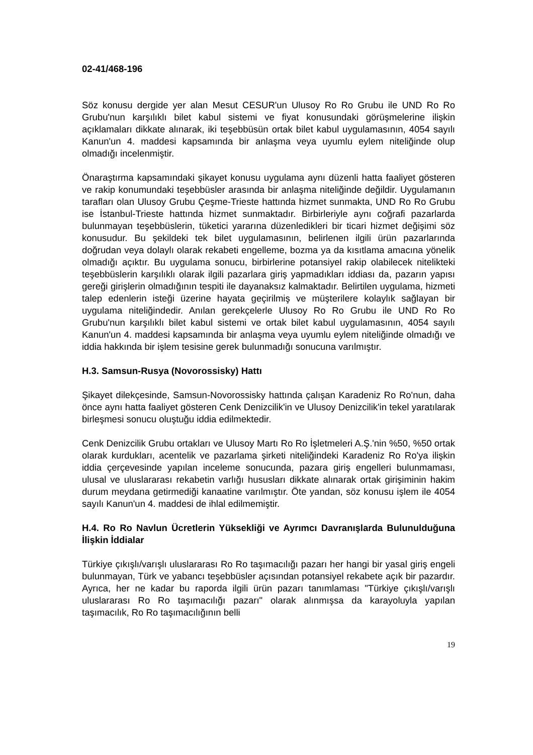02-41/468-196
Söz konusu dergide yer alan Mesut CESUR'un Ulusoy Ro Ro Grubu ile UND Ro Ro Grubu'nun karşılıklı bilet kabul sistemi ve fiyat konusundaki görüşmelerine ilişkin açıklamaları dikkate alınarak, iki teşebbüsün ortak bilet kabul uygulamasının, 4054 sayılı Kanun'un 4. maddesi kapsamında bir anlaşma veya uyumlu eylem niteliğinde olup olmadığı incelenmiştir.
Önaraştırma kapsamındaki şikayet konusu uygulama aynı düzenli hatta faaliyet gösteren ve rakip konumundaki teşebbüsler arasında bir anlaşma niteliğinde değildir. Uygulamanın tarafları olan Ulusoy Grubu Çeşme-Trieste hattında hizmet sunmakta, UND Ro Ro Grubu ise İstanbul-Trieste hattında hizmet sunmaktadır. Birbirleriyle aynı coğrafi pazarlarda bulunmayan teşebbüslerin, tüketici yararına düzenledikleri bir ticari hizmet değişimi söz konusudur. Bu şekildeki tek bilet uygulamasının, belirlenen ilgili ürün pazarlarında doğrudan veya dolaylı olarak rekabeti engelleme, bozma ya da kısıtlama amacına yönelik olmadığı açıktır. Bu uygulama sonucu, birbirlerine potansiyel rakip olabilecek nitelikteki teşebbüslerin karşılıklı olarak ilgili pazarlara giriş yapmadıkları iddiası da, pazarın yapısı gereği girişlerin olmadığının tespiti ile dayanaksız kalmaktadır. Belirtilen uygulama, hizmeti talep edenlerin isteği üzerine hayata geçirilmiş ve müşterilere kolaylık sağlayan bir uygulama niteliğindedir. Anılan gerekçelerle Ulusoy Ro Ro Grubu ile UND Ro Ro Grubu'nun karşılıklı bilet kabul sistemi ve ortak bilet kabul uygulamasının, 4054 sayılı Kanun'un 4. maddesi kapsamında bir anlaşma veya uyumlu eylem niteliğinde olmadığı ve iddia hakkında bir işlem tesisine gerek bulunmadığı sonucuna varılmıştır.
H.3. Samsun-Rusya (Novorossisky) Hattı
Şikayet dilekçesinde, Samsun-Novorossisky hattında çalışan Karadeniz Ro Ro'nun, daha önce aynı hatta faaliyet gösteren Cenk Denizcilik'in ve Ulusoy Denizcilik'in tekel yaratılarak birleşmesi sonucu oluştuğu iddia edilmektedir.
Cenk Denizcilik Grubu ortakları ve Ulusoy Martı Ro Ro İşletmeleri A.Ş.'nin %50, %50 ortak olarak kurdukları, acentelik ve pazarlama şirketi niteliğindeki Karadeniz Ro Ro'ya ilişkin iddia çerçevesinde yapılan inceleme sonucunda, pazara giriş engelleri bulunmaması, ulusal ve uluslararası rekabetin varlığı hususları dikkate alınarak ortak girişiminin hakim durum meydana getirmediği kanaatine varılmıştır. Öte yandan, söz konusu işlem ile 4054 sayılı Kanun'un 4. maddesi de ihlal edilmemiştir.
H.4. Ro Ro Navlun Ücretlerin Yüksekliği ve Ayrımcı Davranışlarda Bulunulduğuna İlişkin İddialar
Türkiye çıkışlı/varışlı uluslararası Ro Ro taşımacılığı pazarı her hangi bir yasal giriş engeli bulunmayan, Türk ve yabancı teşebbüsler açısından potansiyel rekabete açık bir pazardır. Ayrıca, her ne kadar bu raporda ilgili ürün pazarı tanımlaması "Türkiye çıkışlı/varışlı uluslararası Ro Ro taşımacılığı pazarı" olarak alınmışsa da karayoluyla yapılan taşımacılık, Ro Ro taşımacılığının belli
19